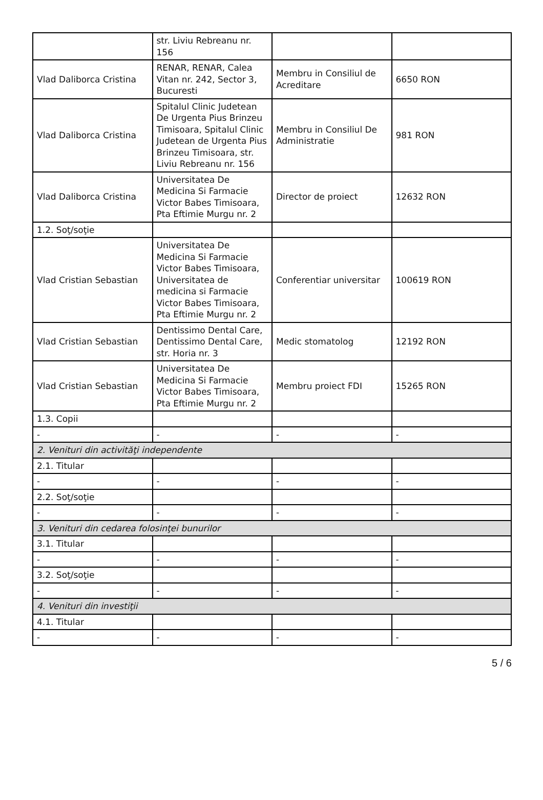| | str. Liviu Rebreanu nr. 156 | | |
| Vlad Daliborca Cristina | RENAR, RENAR, Calea Vitan nr. 242, Sector 3, Bucuresti | Membru in Consiliul de Acreditare | 6650 RON |
| Vlad Daliborca Cristina | Spitalul Clinic Judetean De Urgenta Pius Brinzeu Timisoara, Spitalul Clinic Judetean de Urgenta Pius Brinzeu Timisoara, str. Liviu Rebreanu nr. 156 | Membru in Consiliul De Administratie | 981 RON |
| Vlad Daliborca Cristina | Universitatea De Medicina Si Farmacie Victor Babes Timisoara, Pta Eftimie Murgu nr. 2 | Director de proiect | 12632 RON |
| 1.2. Soţ/soţie | | | |
| Vlad Cristian Sebastian | Universitatea De Medicina Si Farmacie Victor Babes Timisoara, Universitatea de medicina si Farmacie Victor Babes Timisoara, Pta Eftimie Murgu nr. 2 | Conferentiar universitar | 100619 RON |
| Vlad Cristian Sebastian | Dentissimo Dental Care, Dentissimo Dental Care, str. Horia nr. 3 | Medic stomatolog | 12192 RON |
| Vlad Cristian Sebastian | Universitatea De Medicina Si Farmacie Victor Babes Timisoara, Pta Eftimie Murgu nr. 2 | Membru proiect FDI | 15265 RON |
| 1.3. Copii | | | |
| - | - | - | - |
| 2. Venituri din activităţi independente | | | |
| 2.1. Titular | | | |
| - | - | - | - |
| 2.2. Soţ/soţie | | | |
| - | - | - | - |
| 3. Venituri din cedarea folosinţei bunurilor | | | |
| 3.1. Titular | | | |
| - | - | - | - |
| 3.2. Soţ/soţie | | | |
| - | - | - | - |
| 4. Venituri din investiţii | | | |
| 4.1. Titular | | | |
| - | - | - | - |
5 / 6